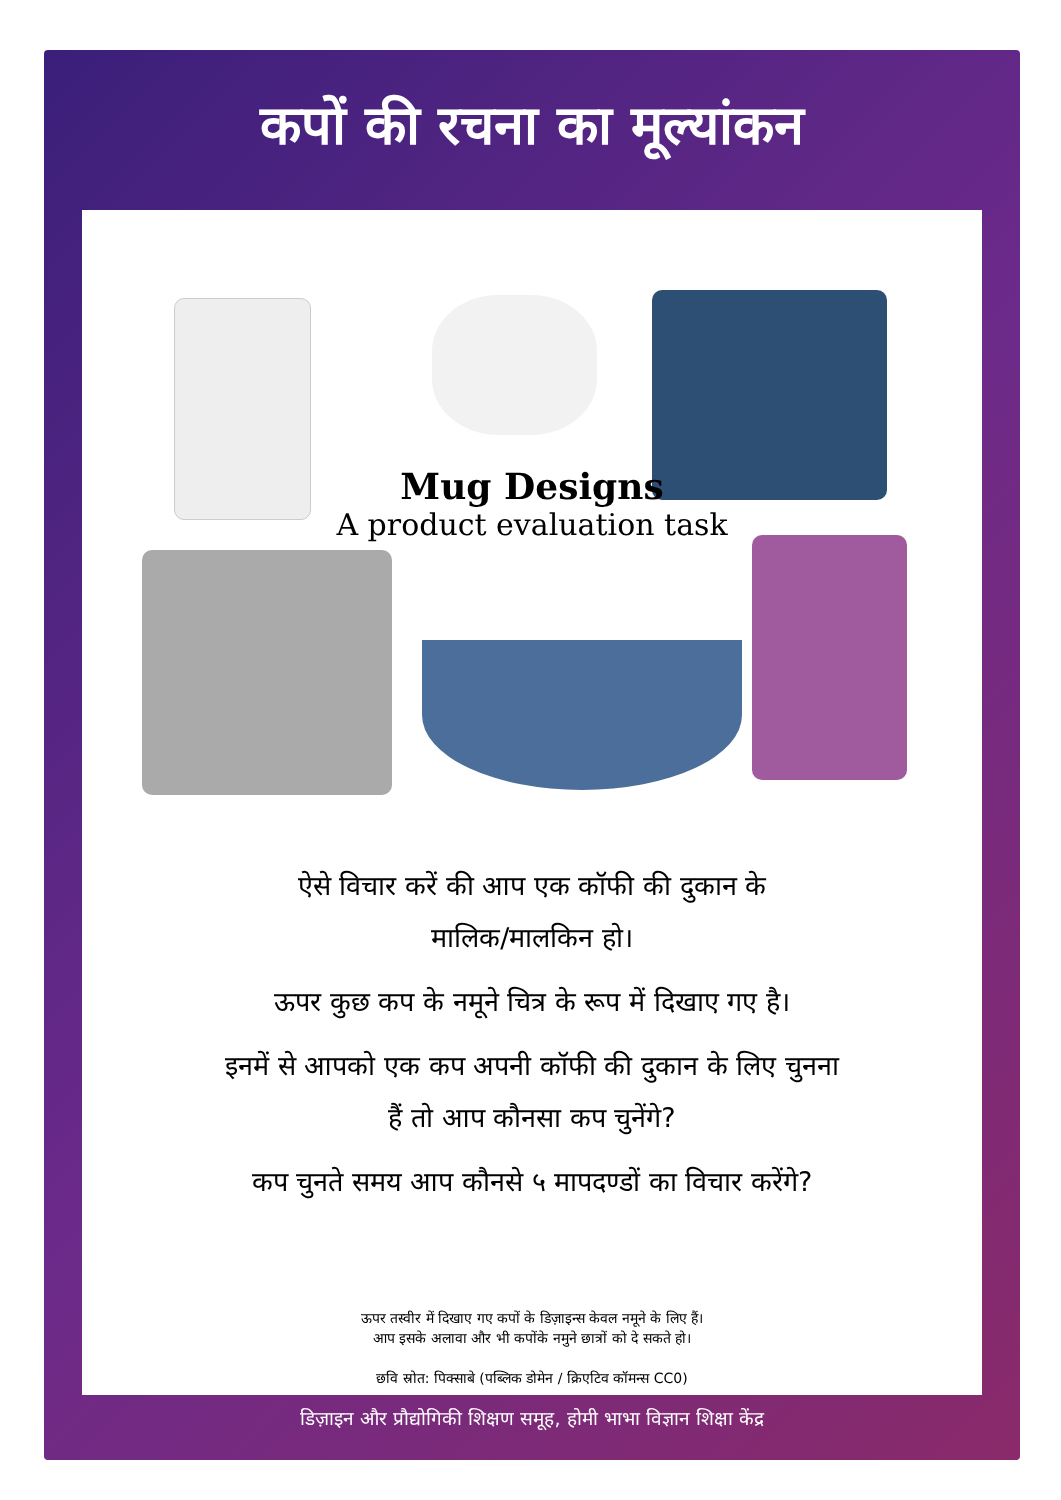कपों की रचना का मूल्यांकन
Mug Designs
A product evaluation task
ऐसे विचार करें की आप एक कॉफी की दुकान के
मालिक/मालकिन हो।
ऊपर कुछ कप के नमूने चित्र के रूप में दिखाए गए है।
इनमें से आपको एक कप अपनी कॉफी की दुकान के लिए चुनना
हैं तो आप कौनसा कप चुनेंगे?
कप चुनते समय आप कौनसे ५ मापदण्डों का विचार करेंगे?
ऊपर तस्वीर में दिखाए गए कपों के डिज़ाइन्स केवल नमूने के लिए हैं।
आप इसके अलावा और भी कपोंके नमुने छात्रों को दे सकते हो।
छवि स्रोत: पिक्साबे (पब्लिक डोमेन / क्रिएटिव कॉमन्स CC0)
डिज़ाइन और प्रौद्योगिकी शिक्षण समूह, होमी भाभा विज्ञान शिक्षा केंद्र